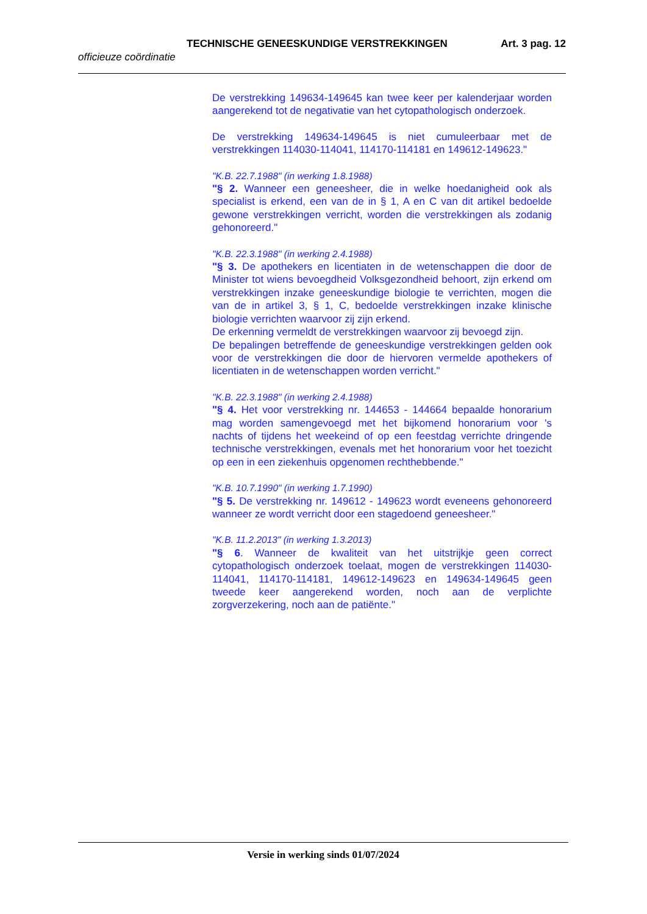TECHNISCHE GENEESKUNDIGE VERSTREKKINGEN Art. 3 pag. 12
officieuze coördinatie
De verstrekking 149634-149645 kan twee keer per kalenderjaar worden aangerekend tot de negativatie van het cytopathologisch onderzoek.
De verstrekking 149634-149645 is niet cumuleerbaar met de verstrekkingen 114030-114041, 114170-114181 en 149612-149623."
"K.B. 22.7.1988" (in werking 1.8.1988)
"§ 2. Wanneer een geneesheer, die in welke hoedanigheid ook als specialist is erkend, een van de in § 1, A en C van dit artikel bedoelde gewone verstrekkingen verricht, worden die verstrekkingen als zodanig gehonoreerd."
"K.B. 22.3.1988" (in werking 2.4.1988)
"§ 3. De apothekers en licentiaten in de wetenschappen die door de Minister tot wiens bevoegdheid Volksgezondheid behoort, zijn erkend om verstrekkingen inzake geneeskundige biologie te verrichten, mogen die van de in artikel 3, § 1, C, bedoelde verstrekkingen inzake klinische biologie verrichten waarvoor zij zijn erkend.
De erkenning vermeldt de verstrekkingen waarvoor zij bevoegd zijn.
De bepalingen betreffende de geneeskundige verstrekkingen gelden ook voor de verstrekkingen die door de hiervoren vermelde apothekers of licentiaten in de wetenschappen worden verricht."
"K.B. 22.3.1988" (in werking 2.4.1988)
"§ 4. Het voor verstrekking nr. 144653 - 144664 bepaalde honorarium mag worden samengevoegd met het bijkomend honorarium voor 's nachts of tijdens het weekeind of op een feestdag verrichte dringende technische verstrekkingen, evenals met het honorarium voor het toezicht op een in een ziekenhuis opgenomen rechthebbende."
"K.B. 10.7.1990" (in werking 1.7.1990)
"§ 5. De verstrekking nr. 149612 - 149623 wordt eveneens gehonoreerd wanneer ze wordt verricht door een stagedoend geneesheer."
"K.B. 11.2.2013" (in werking 1.3.2013)
"§ 6. Wanneer de kwaliteit van het uitstrijkje geen correct cytopathologisch onderzoek toelaat, mogen de verstrekkingen 114030-114041, 114170-114181, 149612-149623 en 149634-149645 geen tweede keer aangerekend worden, noch aan de verplichte zorgverzekering, noch aan de patiënte."
Versie in werking sinds 01/07/2024